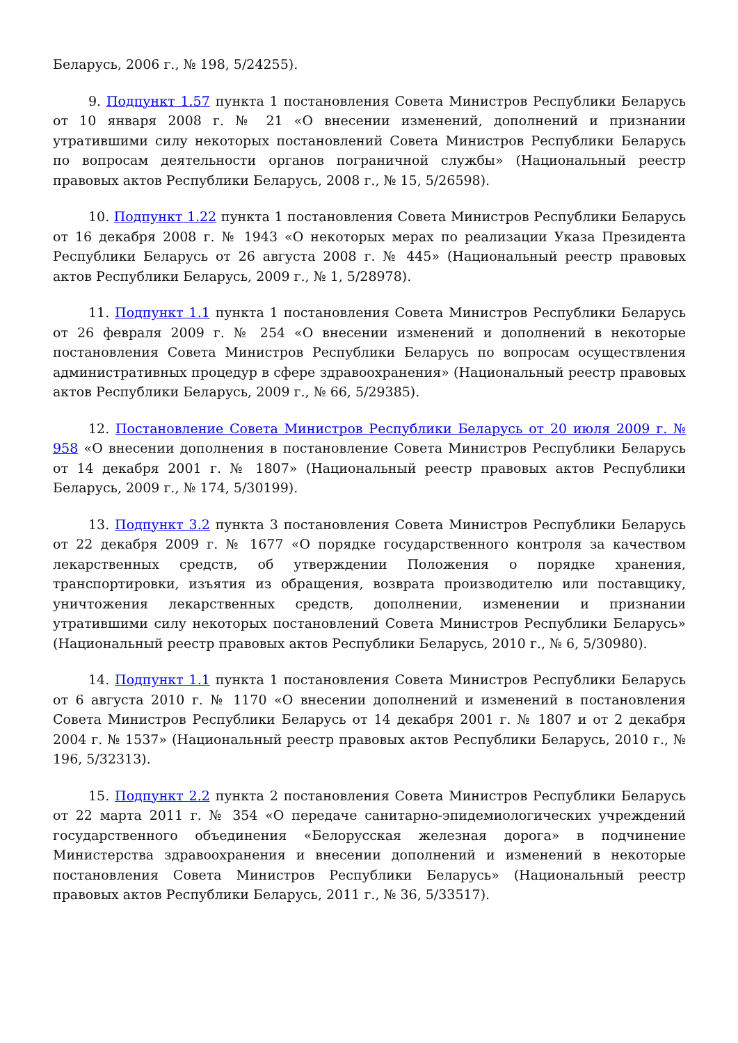Беларусь, 2006 г., № 198, 5/24255).
9. Подпункт 1.57 пункта 1 постановления Совета Министров Республики Беларусь от 10 января 2008 г. № 21 «О внесении изменений, дополнений и признании утратившими силу некоторых постановлений Совета Министров Республики Беларусь по вопросам деятельности органов пограничной службы» (Национальный реестр правовых актов Республики Беларусь, 2008 г., № 15, 5/26598).
10. Подпункт 1.22 пункта 1 постановления Совета Министров Республики Беларусь от 16 декабря 2008 г. № 1943 «О некоторых мерах по реализации Указа Президента Республики Беларусь от 26 августа 2008 г. № 445» (Национальный реестр правовых актов Республики Беларусь, 2009 г., № 1, 5/28978).
11. Подпункт 1.1 пункта 1 постановления Совета Министров Республики Беларусь от 26 февраля 2009 г. № 254 «О внесении изменений и дополнений в некоторые постановления Совета Министров Республики Беларусь по вопросам осуществления административных процедур в сфере здравоохранения» (Национальный реестр правовых актов Республики Беларусь, 2009 г., № 66, 5/29385).
12. Постановление Совета Министров Республики Беларусь от 20 июля 2009 г. № 958 «О внесении дополнения в постановление Совета Министров Республики Беларусь от 14 декабря 2001 г. № 1807» (Национальный реестр правовых актов Республики Беларусь, 2009 г., № 174, 5/30199).
13. Подпункт 3.2 пункта 3 постановления Совета Министров Республики Беларусь от 22 декабря 2009 г. № 1677 «О порядке государственного контроля за качеством лекарственных средств, об утверждении Положения о порядке хранения, транспортировки, изъятия из обращения, возврата производителю или поставщику, уничтожения лекарственных средств, дополнении, изменении и признании утратившими силу некоторых постановлений Совета Министров Республики Беларусь» (Национальный реестр правовых актов Республики Беларусь, 2010 г., № 6, 5/30980).
14. Подпункт 1.1 пункта 1 постановления Совета Министров Республики Беларусь от 6 августа 2010 г. № 1170 «О внесении дополнений и изменений в постановления Совета Министров Республики Беларусь от 14 декабря 2001 г. № 1807 и от 2 декабря 2004 г. № 1537» (Национальный реестр правовых актов Республики Беларусь, 2010 г., № 196, 5/32313).
15. Подпункт 2.2 пункта 2 постановления Совета Министров Республики Беларусь от 22 марта 2011 г. № 354 «О передаче санитарно-эпидемиологических учреждений государственного объединения «Белорусская железная дорога» в подчинение Министерства здравоохранения и внесении дополнений и изменений в некоторые постановления Совета Министров Республики Беларусь» (Национальный реестр правовых актов Республики Беларусь, 2011 г., № 36, 5/33517).